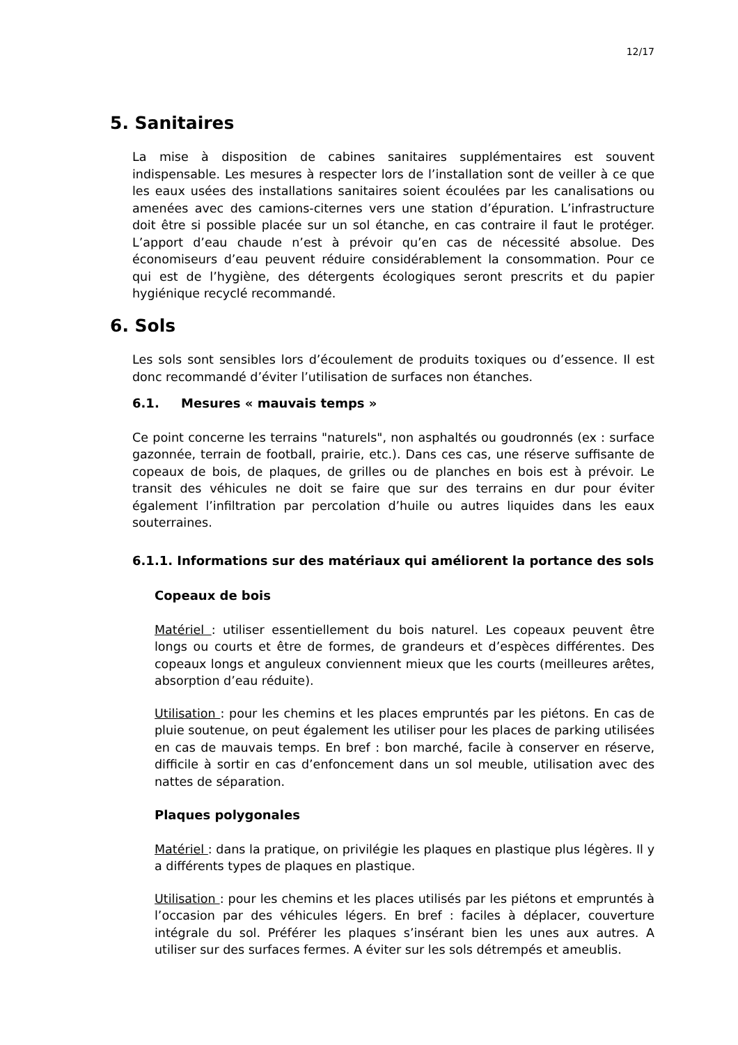12/17
5. Sanitaires
La mise à disposition de cabines sanitaires supplémentaires est souvent indispensable. Les mesures à respecter lors de l’installation sont de veiller à ce que les eaux usées des installations sanitaires soient écoulées par les canalisations ou amenées avec des camions-citernes vers une station d’épuration. L’infrastructure doit être si possible placée sur un sol étanche, en cas contraire il faut le protéger. L’apport d’eau chaude n’est à prévoir qu’en cas de nécessité absolue. Des économiseurs d’eau peuvent réduire considérablement la consommation. Pour ce qui est de l’hygiène, des détergents écologiques seront prescrits et du papier hygiénique recyclé recommandé.
6. Sols
Les sols sont sensibles lors d’écoulement de produits toxiques ou d’essence. Il est donc recommandé d’éviter l’utilisation de surfaces non étanches.
6.1. Mesures « mauvais temps »
Ce point concerne les terrains "naturels", non asphaltés ou goudronnés (ex : surface gazonnée, terrain de football, prairie, etc.). Dans ces cas, une réserve suffisante de copeaux de bois, de plaques, de grilles ou de planches en bois est à prévoir. Le transit des véhicules ne doit se faire que sur des terrains en dur pour éviter également l’infiltration par percolation d’huile ou autres liquides dans les eaux souterraines.
6.1.1. Informations sur des matériaux qui améliorent la portance des sols
Copeaux de bois
Matériel : utiliser essentiellement du bois naturel. Les copeaux peuvent être longs ou courts et être de formes, de grandeurs et d’espèces différentes. Des copeaux longs et anguleux conviennent mieux que les courts (meilleures arêtes, absorption d’eau réduite).
Utilisation : pour les chemins et les places empruntés par les piétons. En cas de pluie soutenue, on peut également les utiliser pour les places de parking utilisées en cas de mauvais temps. En bref : bon marché, facile à conserver en réserve, difficile à sortir en cas d’enfoncement dans un sol meuble, utilisation avec des nattes de séparation.
Plaques polygonales
Matériel : dans la pratique, on privilégie les plaques en plastique plus légères. Il y a différents types de plaques en plastique.
Utilisation : pour les chemins et les places utilisés par les piétons et empruntés à l’occasion par des véhicules légers. En bref : faciles à déplacer, couverture intégrale du sol. Préférer les plaques s’insérant bien les unes aux autres. A utiliser sur des surfaces fermes. A éviter sur les sols détrempés et ameublis.